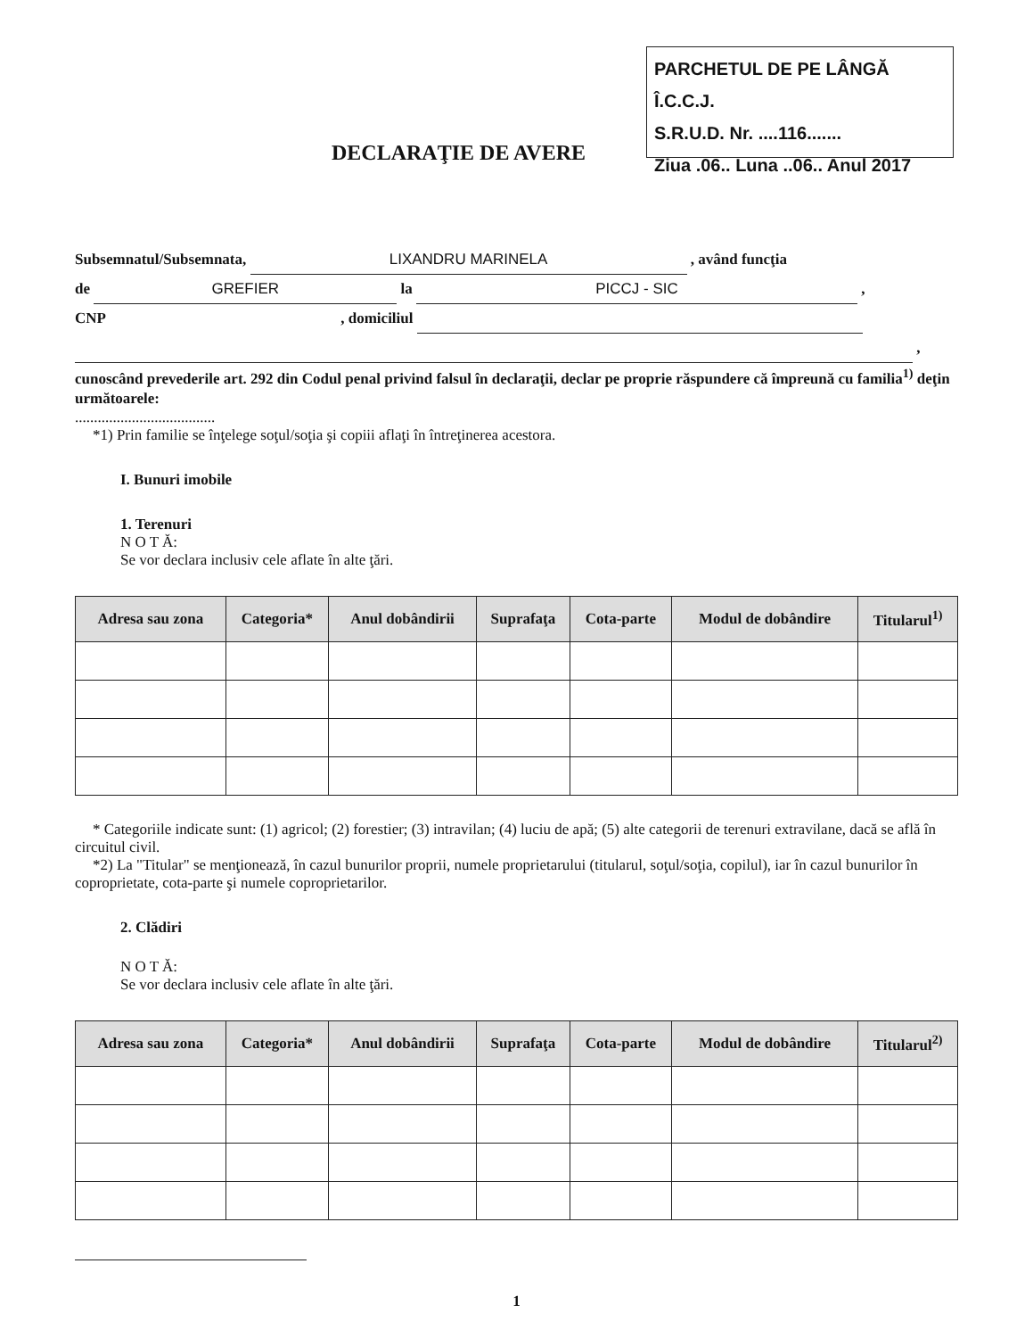PARCHETUL DE PE LÂNGĂ Î.C.C.J.
S.R.U.D. Nr. ....116.......
Ziua .06.. Luna ..06.. Anul 2017
DECLARAŢIE DE AVERE
Subsemnatul/Subsemnata, LIXANDRU MARINELA , având funcţia
de GREFIER la PICCJ - SIC ,
CNP , domiciliul
,
cunoscând prevederile art. 292 din Codul penal privind falsul în declaraţii, declar pe proprie răspundere că împreună cu familia<sup>1)</sup> deţin următoarele:
.....................................
*1) Prin familie se înţelege soţul/soţia şi copiii aflaţi în întreţinerea acestora.
I. Bunuri imobile
1. Terenuri
N O T Ă:
Se vor declara inclusiv cele aflate în alte ţări.
| Adresa sau zona | Categoria* | Anul dobândirii | Suprafaţa | Cota-parte | Modul de dobândire | Titularul<sup>1)</sup> |
| --- | --- | --- | --- | --- | --- | --- |
* Categoriile indicate sunt: (1) agricol; (2) forestier; (3) intravilan; (4) luciu de apă; (5) alte categorii de terenuri extravilane, dacă se află în circuitul civil.
*2) La "Titular" se menţionează, în cazul bunurilor proprii, numele proprietarului (titularul, soţul/soţia, copilul), iar în cazul bunurilor în coproprietate, cota-parte şi numele coproprietarilor.
2. Clădiri
N O T Ă:
Se vor declara inclusiv cele aflate în alte ţări.
| Adresa sau zona | Categoria* | Anul dobândirii | Suprafaţa | Cota-parte | Modul de dobândire | Titularul<sup>2)</sup> |
| --- | --- | --- | --- | --- | --- | --- |
1